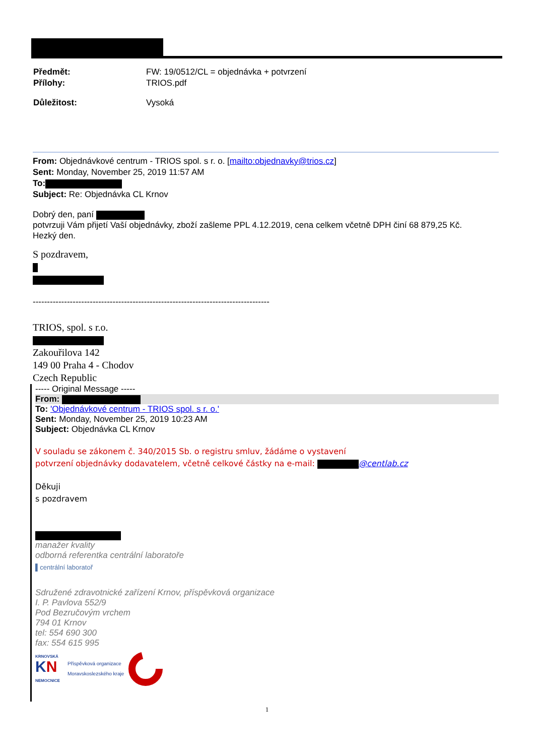| Předmět: | FW: 19/0512/CL = objednávka + potvrzení |
| Přílohy: | TRIOS.pdf |
| Důležitost: | Vysoká |
From: Objednávkové centrum - TRIOS spol. s r. o. [mailto:objednavky@trios.cz]
Sent: Monday, November 25, 2019 11:57 AM
To:
Subject: Re: Objednávka CL Krnov
Dobrý den, paní
potvrzuji Vám přijetí Vaší objednávky, zboží zašleme PPL 4.12.2019, cena celkem včetně DPH činí 68 879,25 Kč.
Hezký den.
S pozdravem,
-----------------------------------------------------------------------------------
TRIOS, spol. s r.o.
Zakouřilova 142
149 00 Praha 4 - Chodov
Czech Republic
----- Original Message -----
From:
To: 'Objednávkové centrum - TRIOS spol. s r. o.'
Sent: Monday, November 25, 2019 10:23 AM
Subject: Objednávka CL Krnov
V souladu se zákonem č. 340/2015 Sb. o registru smluv, žádáme o vystavení
potvrzení objednávky dodavatelem, včetně celkové částky na e-mail: @centlab.cz
Děkuji
s pozdravem
manažer kvality
odborná referentka centrální laboratoře
▌centrální laboratoř
Sdružené zdravotnické zařízení Krnov, příspěvková organizace
I. P. Pavlova 552/9
Pod Bezručovým vrchem
794 01 Krnov
tel: 554 690 300
fax: 554 615 995
KRNOVSKÁ
KN
NEMOCNICE
Příspěvková organizace
Moravskoslezského kraje
1